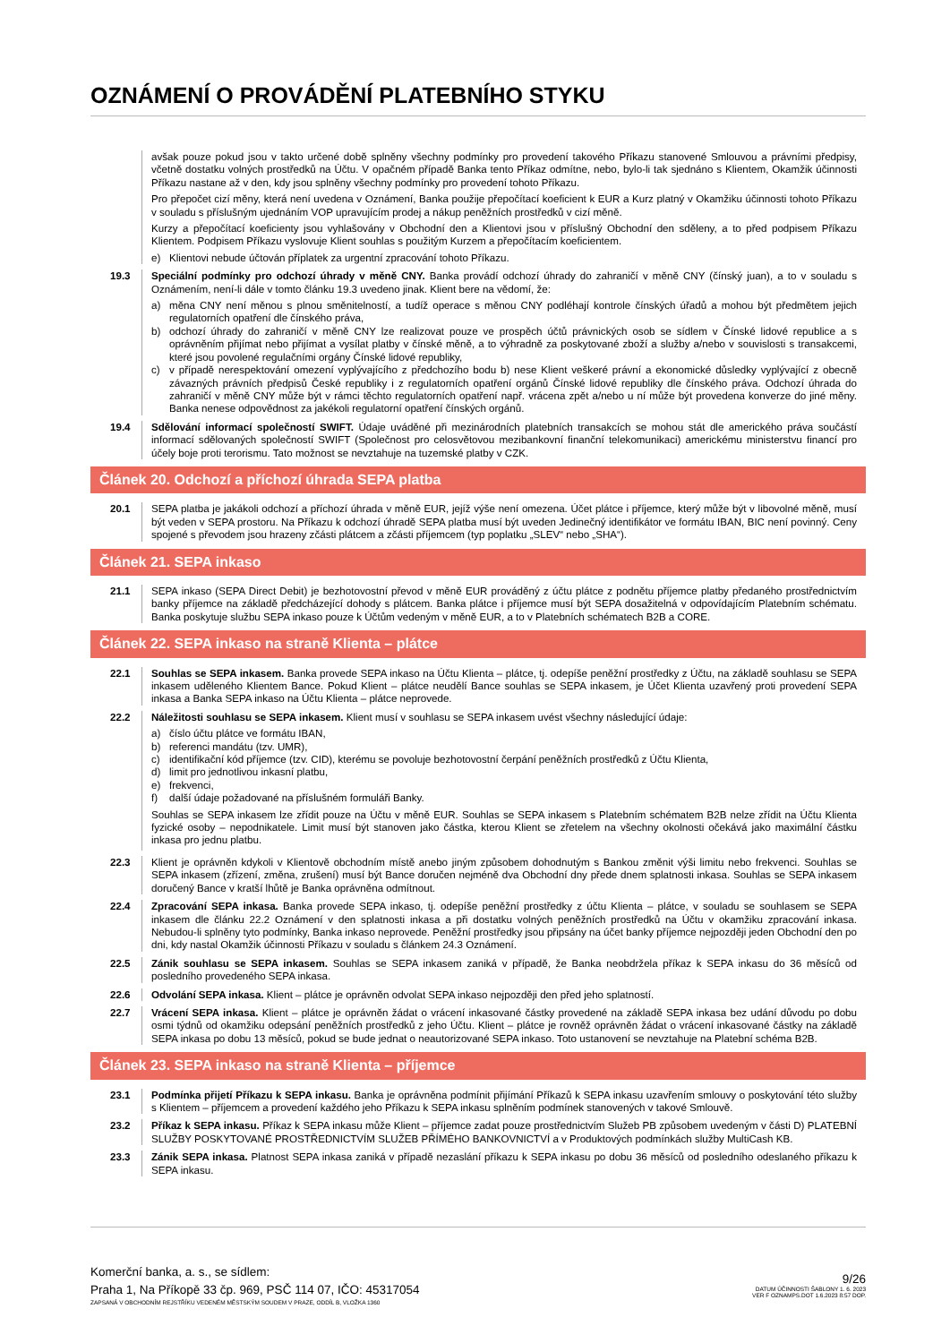OZNÁMENÍ O PROVÁDĚNÍ PLATEBNÍHO STYKU
avšak pouze pokud jsou v takto určené době splněny všechny podmínky pro provedení takového Příkazu stanovené Smlouvou a právními předpisy, včetně dostatku volných prostředků na Účtu. V opačném případě Banka tento Příkaz odmítne, nebo, bylo-li tak sjednáno s Klientem, Okamžik účinnosti Příkazu nastane až v den, kdy jsou splněny všechny podmínky pro provedení tohoto Příkazu.
Pro přepočet cizí měny, která není uvedena v Oznámení, Banka použije přepočítací koeficient k EUR a Kurz platný v Okamžiku účinnosti tohoto Příkazu v souladu s příslušným ujednáním VOP upravujícím prodej a nákup peněžních prostředků v cizí měně.
Kurzy a přepočítací koeficienty jsou vyhlašovány v Obchodní den a Klientovi jsou v příslušný Obchodní den sděleny, a to před podpisem Příkazu Klientem. Podpisem Příkazu vyslovuje Klient souhlas s použitým Kurzem a přepočítacím koeficientem.
e) Klientovi nebude účtován příplatek za urgentní zpracování tohoto Příkazu.
19.3 Speciální podmínky pro odchozí úhrady v měně CNY. Banka provádí odchozí úhrady do zahraničí v měně CNY (čínský juan), a to v souladu s Oznámením, není-li dále v tomto článku 19.3 uvedeno jinak. Klient bere na vědomí, že:
a) měna CNY není měnou s plnou směnitelností, a tudíž operace s měnou CNY podléhají kontrole čínských úřadů a mohou být předmětem jejich regulatorních opatření dle čínského práva,
b) odchozí úhrady do zahraničí v měně CNY lze realizovat pouze ve prospěch účtů právnických osob se sídlem v Čínské lidové republice a s oprávněním přijímat nebo přijímat a vysílat platby v čínské měně, a to výhradně za poskytované zboží a služby a/nebo v souvislosti s transakcemi, které jsou povolené regulačními orgány Čínské lidové republiky,
c) v případě nerespektování omezení vyplývajícího z předchozího bodu b) nese Klient veškeré právní a ekonomické důsledky vyplývající z obecně závazných právních předpisů České republiky i z regulatorních opatření orgánů Čínské lidové republiky dle čínského práva. Odchozí úhrada do zahraničí v měně CNY může být v rámci těchto regulatorních opatření např. vrácena zpět a/nebo u ní může být provedena konverze do jiné měny. Banka nenese odpovědnost za jakékoli regulatorní opatření čínských orgánů.
19.4 Sdělování informací společností SWIFT. Údaje uváděné při mezinárodních platebních transakcích se mohou stát dle amerického práva součástí informací sdělovaných společností SWIFT (Společnost pro celosvětovou mezibankovní finanční telekomunikaci) americkému ministerstvu financí pro účely boje proti terorismu. Tato možnost se nevztahuje na tuzemské platby v CZK.
Článek 20. Odchozí a příchozí úhrada SEPA platba
20.1 SEPA platba je jakákoli odchozí a příchozí úhrada v měně EUR, jejíž výše není omezena. Účet plátce i příjemce, který může být v libovolné měně, musí být veden v SEPA prostoru. Na Příkazu k odchozí úhradě SEPA platba musí být uveden Jedinečný identifikátor ve formátu IBAN, BIC není povinný. Ceny spojené s převodem jsou hrazeny zčásti plátcem a zčásti příjemcem (typ poplatku „SLEV“ nebo „SHA“).
Článek 21. SEPA inkaso
21.1 SEPA inkaso (SEPA Direct Debit) je bezhotovostní převod v měně EUR prováděný z účtu plátce z podnětu příjemce platby předaného prostřednictvím banky příjemce na základě předcházející dohody s plátcem. Banka plátce i příjemce musí být SEPA dosažitelná v odpovídajícím Platebním schématu. Banka poskytuje službu SEPA inkaso pouze k Účtům vedeným v měně EUR, a to v Platebních schématech B2B a CORE.
Článek 22. SEPA inkaso na straně Klienta – plátce
22.1 Souhlas se SEPA inkasem. Banka provede SEPA inkaso na Účtu Klienta – plátce, tj. odepíše peněžní prostředky z Účtu, na základě souhlasu se SEPA inkasem uděleného Klientem Bance. Pokud Klient – plátce neudělí Bance souhlas se SEPA inkasem, je Účet Klienta uzavřený proti provedení SEPA inkasa a Banka SEPA inkaso na Účtu Klienta – plátce neprovede.
22.2 Náležitosti souhlasu se SEPA inkasem. Klient musí v souhlasu se SEPA inkasem uvést všechny následující údaje:
a) číslo účtu plátce ve formátu IBAN,
b) referenci mandátu (tzv. UMR),
c) identifikační kód příjemce (tzv. CID), kterému se povoluje bezhotovostní čerpání peněžních prostředků z Účtu Klienta,
d) limit pro jednotlivou inkasní platbu,
e) frekvenci,
f) další údaje požadované na příslušném formuláři Banky.
Souhlas se SEPA inkasem lze zřídit pouze na Účtu v měně EUR. Souhlas se SEPA inkasem s Platebním schématem B2B nelze zřídit na Účtu Klienta fyzické osoby – nepodnikatele. Limit musí být stanoven jako částka, kterou Klient se zřetelem na všechny okolnosti očekává jako maximální částku inkasa pro jednu platbu.
22.3 Klient je oprávněn kdykoli v Klientově obchodním místě anebo jiným způsobem dohodnutým s Bankou změnit výši limitu nebo frekvenci. Souhlas se SEPA inkasem (zřízení, změna, zrušení) musí být Bance doručen nejméně dva Obchodní dny přede dnem splatnosti inkasa. Souhlas se SEPA inkasem doručený Bance v kratší lhůtě je Banka oprávněna odmítnout.
22.4 Zpracování SEPA inkasa. Banka provede SEPA inkaso, tj. odepíše peněžní prostředky z účtu Klienta – plátce, v souladu se souhlasem se SEPA inkasem dle článku 22.2 Oznámení v den splatnosti inkasa a při dostatku volných peněžních prostředků na Účtu v okamžiku zpracování inkasa. Nebudou-li splněny tyto podmínky, Banka inkaso neprovede. Peněžní prostředky jsou připsány na účet banky příjemce nejpozději jeden Obchodní den po dni, kdy nastal Okamžik účinnosti Příkazu v souladu s článkem 24.3 Oznámení.
22.5 Zánik souhlasu se SEPA inkasem. Souhlas se SEPA inkasem zaniká v případě, že Banka neobdržela příkaz k SEPA inkasu do 36 měsíců od posledního provedeného SEPA inkasa.
22.6 Odvolání SEPA inkasa. Klient – plátce je oprávněn odvolat SEPA inkaso nejpozději den před jeho splatností.
22.7 Vrácení SEPA inkasa. Klient – plátce je oprávněn žádat o vrácení inkasované částky provedené na základě SEPA inkasa bez udání důvodu po dobu osmi týdnů od okamžiku odepsání peněžních prostředků z jeho Účtu. Klient – plátce je rovněž oprávněn žádat o vrácení inkasované částky na základě SEPA inkasa po dobu 13 měsíců, pokud se bude jednat o neautorizované SEPA inkaso. Toto ustanovení se nevztahuje na Platební schéma B2B.
Článek 23. SEPA inkaso na straně Klienta – příjemce
23.1 Podmínka přijetí Příkazu k SEPA inkasu. Banka je oprávněna podmínit přijímání Příkazů k SEPA inkasu uzavřením smlouvy o poskytování této služby s Klientem – příjemcem a provedení každého jeho Příkazu k SEPA inkasu splněním podmínek stanovených v takové Smlouvě.
23.2 Příkaz k SEPA inkasu. Příkaz k SEPA inkasu může Klient – příjemce zadat pouze prostřednictvím Služeb PB způsobem uvedeným v části D) PLATEBNÍ SLUŽBY POSKYTOVANÉ PROSTŘEDNICTVÍM SLUŽEB PŘÍMÉHO BANKOVNICTVÍ a v Produktových podmínkách služby MultiCash KB.
23.3 Zánik SEPA inkasa. Platnost SEPA inkasa zaniká v případě nezaslání příkazu k SEPA inkasu po dobu 36 měsíců od posledního odeslaného příkazu k SEPA inkasu.
Komerční banka, a. s., se sídlem:
Praha 1, Na Příkopě 33 čp. 969, PSČ 114 07, IČO: 45317054
ZAPSANÁ V OBCHODNÍM REJSTŘÍKU VEDENÉM MĚSTSKÝM SOUDEM V PRAZE, ODDÍL B, VLOŽKA 1360
9/26
DATUM ÚČINNOSTI ŠABLONY 1. 6. 2023
VER F OZNAMPS.DOT 1.6.2023 8:57 DOP.